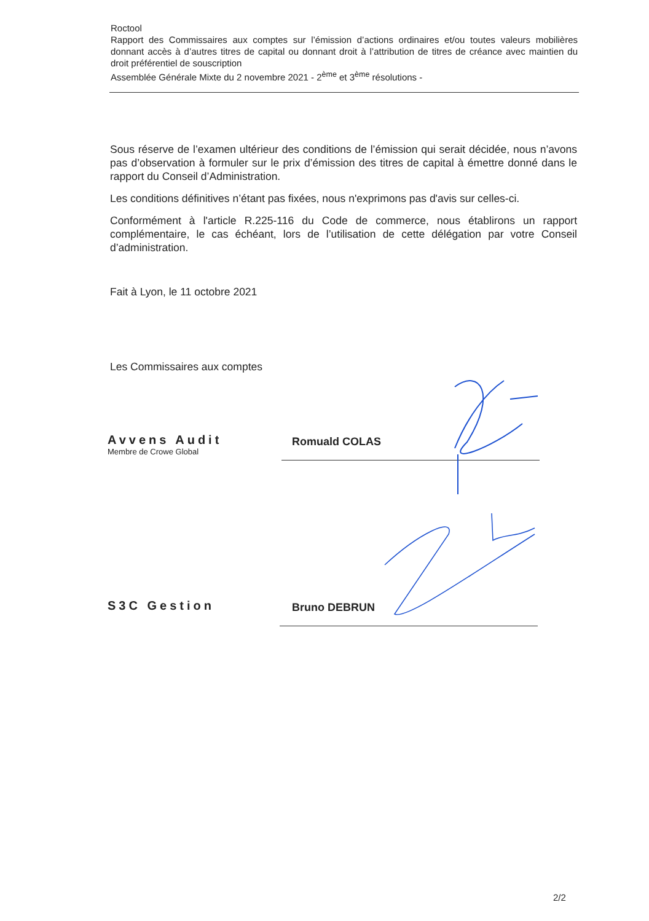Roctool
Rapport des Commissaires aux comptes sur l’émission d’actions ordinaires et/ou toutes valeurs mobilières donnant accès à d’autres titres de capital ou donnant droit à l’attribution de titres de créance avec maintien du droit préférentiel de souscription
Assemblée Générale Mixte du 2 novembre 2021 - 2<sup>ème</sup> et 3<sup>ème</sup> résolutions -
Sous réserve de l’examen ultérieur des conditions de l’émission qui serait décidée, nous n’avons pas d’observation à formuler sur le prix d’émission des titres de capital à émettre donné dans le rapport du Conseil d’Administration.
Les conditions définitives n’étant pas fixées, nous n'exprimons pas d'avis sur celles-ci.
Conformément à l'article R.225-116 du Code de commerce, nous établirons un rapport complémentaire, le cas échéant, lors de l’utilisation de cette délégation par votre Conseil d’administration.
Fait à Lyon, le 11 octobre 2021
Les Commissaires aux comptes
Avvens Audit
Membre de Crowe Global
Romuald COLAS
S3C Gestion
Bruno DEBRUN
2/2